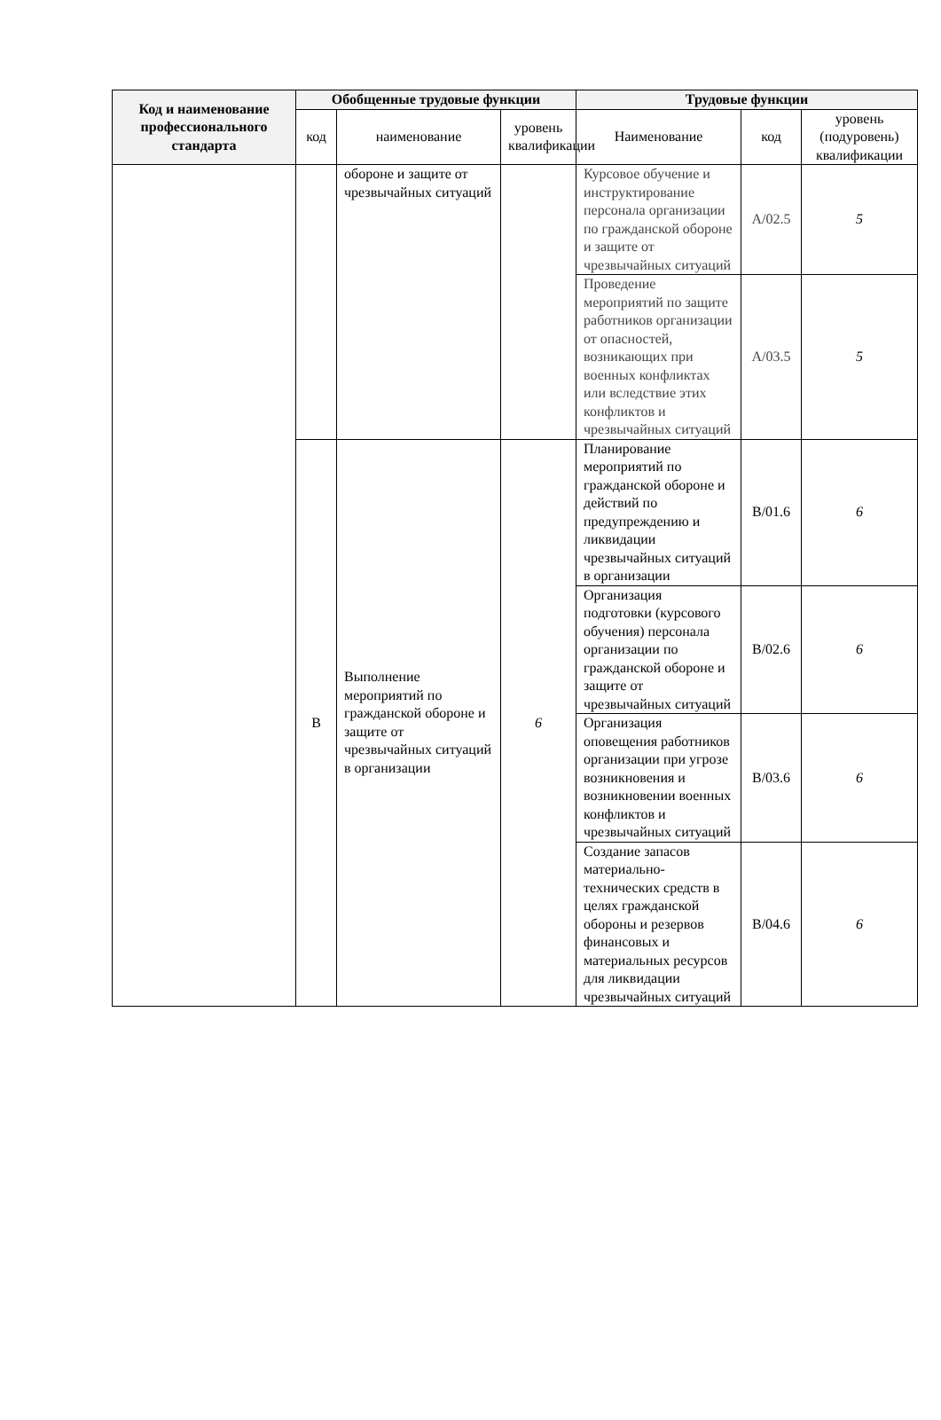| Код и наименование профессионального стандарта | Обобщенные трудовые функции | | | Трудовые функции | | |
| --- | --- | --- | --- | --- | --- | --- |
| | код | наименование | уровень квалификации | Наименование | код | уровень (подуровень) квалификации |
| | | обороне и защите от чрезвычайных ситуаций | | Курсовое обучение и инструктирование персонала организации по гражданской обороне и защите от чрезвычайных ситуаций | А/02.5 | 5 |
| | | | | Проведение мероприятий по защите работников организации от опасностей, возникающих при военных конфликтах или вследствие этих конфликтов и чрезвычайных ситуаций | А/03.5 | 5 |
| | В | Выполнение мероприятий по гражданской обороне и защите от чрезвычайных ситуаций в организации | 6 | Планирование мероприятий по гражданской обороне и действий по предупреждению и ликвидации чрезвычайных ситуаций в организации | В/01.6 | 6 |
| | | | | Организация подготовки (курсового обучения) персонала организации по гражданской обороне и защите от чрезвычайных ситуаций | В/02.6 | 6 |
| | | | | Организация оповещения работников организации при угрозе возникновения и возникновении военных конфликтов и чрезвычайных ситуаций | В/03.6 | 6 |
| | | | | Создание запасов материально-технических средств в целях гражданской обороны и резервов финансовых и материальных ресурсов для ликвидации чрезвычайных ситуаций | В/04.6 | 6 |